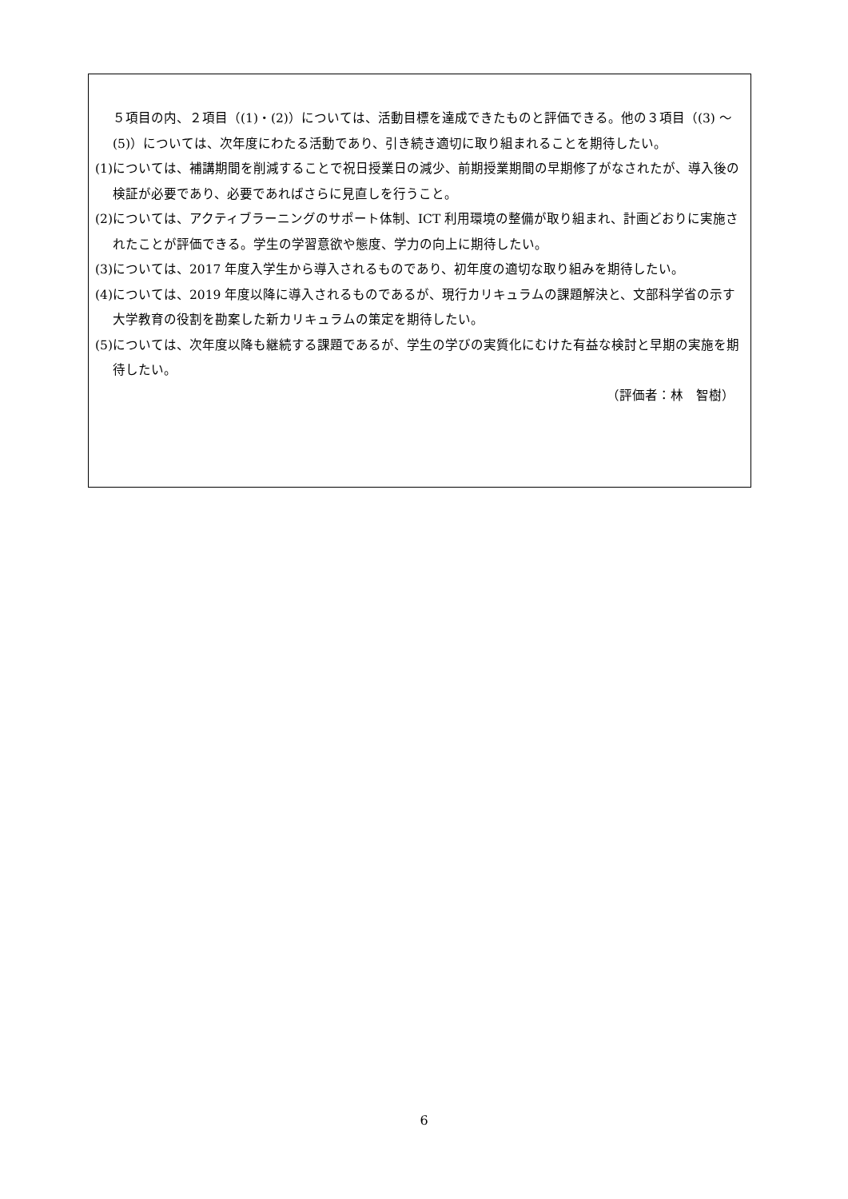５項目の内、２項目（(1)・(2)）については、活動目標を達成できたものと評価できる。他の３項目（(3) ～ (5)）については、次年度にわたる活動であり、引き続き適切に取り組まれることを期待したい。
(1)については、補講期間を削減することで祝日授業日の減少、前期授業期間の早期修了がなされたが、導入後の検証が必要であり、必要であればさらに見直しを行うこと。
(2)については、アクティブラーニングのサポート体制、ICT 利用環境の整備が取り組まれ、計画どおりに実施されたことが評価できる。学生の学習意欲や態度、学力の向上に期待したい。
(3)については、2017 年度入学生から導入されるものであり、初年度の適切な取り組みを期待したい。
(4)については、2019 年度以降に導入されるものであるが、現行カリキュラムの課題解決と、文部科学省の示す大学教育の役割を勘案した新カリキュラムの策定を期待したい。
(5)については、次年度以降も継続する課題であるが、学生の学びの実質化にむけた有益な検討と早期の実施を期待したい。
（評価者：林　智樹）
6